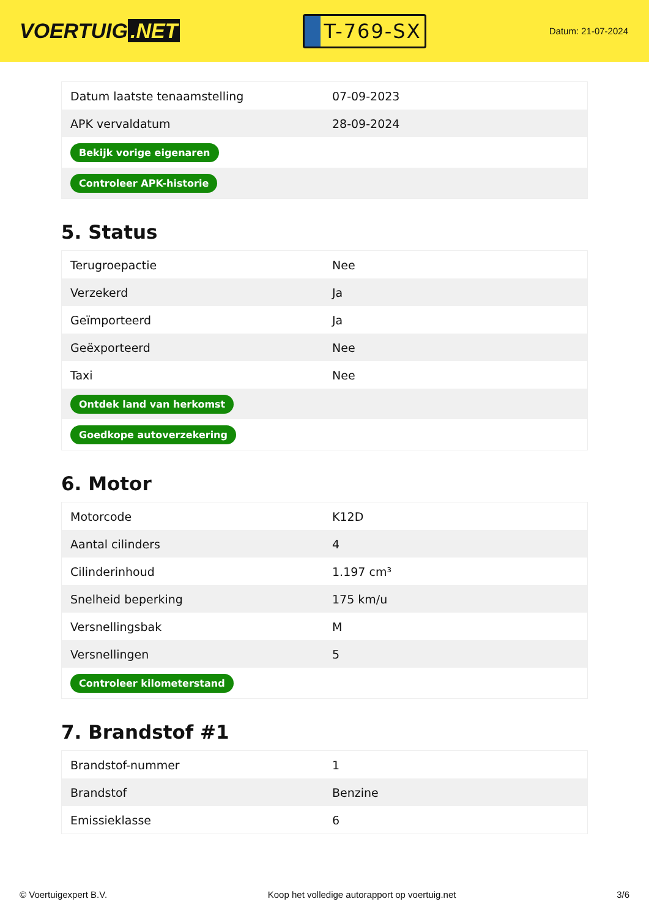VOERTUIG.NET
T-769-SX
Datum: 21-07-2024
| Datum laatste tenaamstelling | 07-09-2023 |
| APK vervaldatum | 28-09-2024 |
| Bekijk vorige eigenaren | |
| Controleer APK-historie | |
5. Status
| Terugroepactie | Nee |
| Verzekerd | Ja |
| Geïmporteerd | Ja |
| Geëxporteerd | Nee |
| Taxi | Nee |
| Ontdek land van herkomst | |
| Goedkope autoverzekering | |
6. Motor
| Motorcode | K12D |
| Aantal cilinders | 4 |
| Cilinderinhoud | 1.197 cm³ |
| Snelheid beperking | 175 km/u |
| Versnellingsbak | M |
| Versnellingen | 5 |
| Controleer kilometerstand | |
7. Brandstof #1
| Brandstof-nummer | 1 |
| Brandstof | Benzine |
| Emissieklasse | 6 |
© Voertuigexpert B.V. Koop het volledige autorapport op voertuig.net 3/6